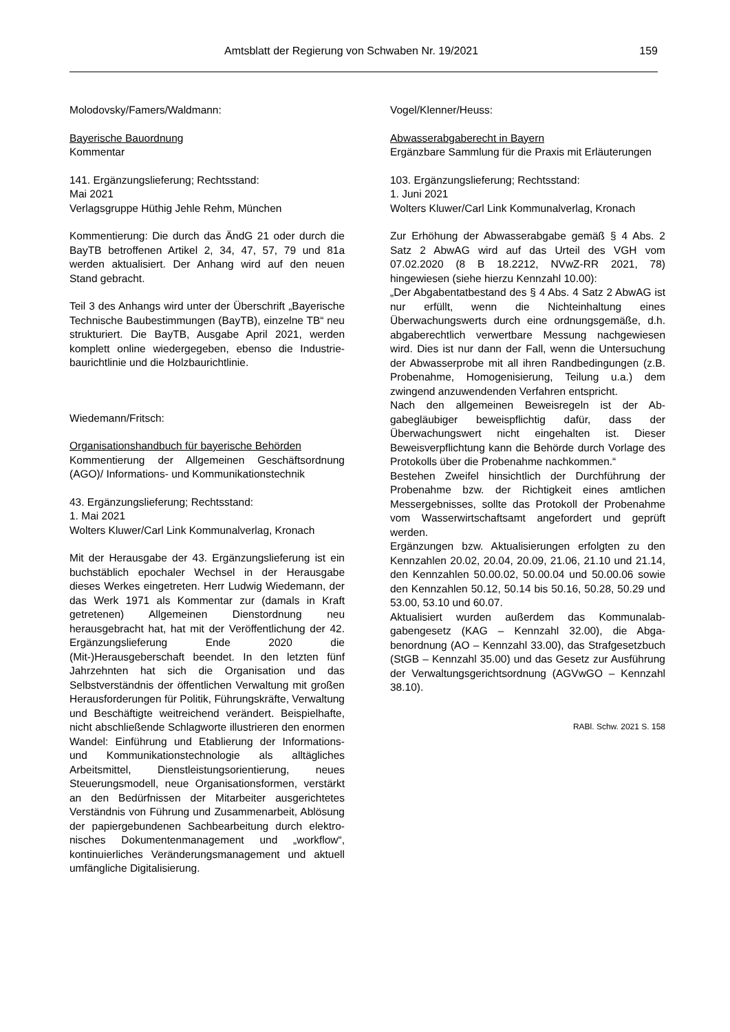Amtsblatt der Regierung von Schwaben Nr. 19/2021 159
Molodovsky/Famers/Waldmann:
Bayerische Bauordnung
Kommentar
141. Ergänzungslieferung; Rechtsstand:
Mai 2021
Verlagsgruppe Hüthig Jehle Rehm, München
Kommentierung: Die durch das ÄndG 21 oder durch die BayTB betroffenen Artikel 2, 34, 47, 57, 79 und 81a werden aktualisiert. Der Anhang wird auf den neuen Stand gebracht.
Teil 3 des Anhangs wird unter der Überschrift „Bayerische Technische Baubestimmungen (BayTB), einzelne TB“ neu strukturiert. Die BayTB, Ausgabe April 2021, werden komplett online wiedergegeben, ebenso die Industrie­baurichtlinie und die Holzbaurichtlinie.
Wiedemann/Fritsch:
Organisationshandbuch für bayerische Behörden
Kommentierung der Allgemeinen Geschäftsord­nung (AGO)/ Informations- und Kommunikations­technik
43. Ergänzungslieferung; Rechtsstand:
1. Mai 2021
Wolters Kluwer/Carl Link Kommunalverlag, Kro­nach
Mit der Herausgabe der 43. Ergänzungslieferung ist ein buchstäblich epochaler Wechsel in der Herausgabe dieses Werkes eingetreten. Herr Ludwig Wiedemann, der das Werk 1971 als Kommentar zur (damals in Kraft getretenen) All­gemeinen Dienstordnung neu herausgebracht hat, hat mit der Veröffentlichung der 42. Ergänzungs­lieferung Ende 2020 die (Mit-)Herausgeberschaft beendet. In den letzten fünf Jahrzehnten hat sich die Organisation und das Selbstverständnis der öffentlichen Verwaltung mit großen Herausforde­rungen für Politik, Führungskräfte, Verwaltung und Beschäftigte weitreichend verändert. Beispielhaf­te, nicht abschließende Schlagworte illustrieren den enormen Wandel: Einführung und Etablierung der Informations- und Kommunikationstechnologie als alltägliches Arbeitsmittel, Dienstleistungs­orientierung, neues Steuerungsmodell, neue Or­ganisationsformen, verstärkt an den Bedürfnissen der Mitarbeiter ausgerichtetes Verständnis von Führung und Zusammenarbeit, Ablösung der pa­piergebundenen Sachbearbeitung durch elektro­nisches Dokumentenmanagement und „workflow“, kontinuierliches Veränderungsmanagement und aktuell umfängliche Digitalisierung.
Vogel/Klenner/Heuss:
Abwasserabgaberecht in Bayern
Ergänzbare Sammlung für die Praxis mit Erläute­rungen
103. Ergänzungslieferung; Rechtsstand:
1. Juni 2021
Wolters Kluwer/Carl Link Kommunalverlag, Kro­nach
Zur Erhöhung der Abwasserabgabe gemäß § 4 Abs. 2 Satz 2 AbwAG wird auf das Urteil des VGH vom 07.02.2020 (8 B 18.2212, NVwZ-RR 2021, 78) hingewiesen (siehe hierzu Kennzahl 10.00):
„Der Abgabentatbestand des § 4 Abs. 4 Satz 2 AbwAG ist nur erfüllt, wenn die Nichteinhaltung eines Überwachungswerts durch eine ordnungs­gemäße, d.h. abgaberechtlich verwertbare Mes­sung nachgewiesen wird. Dies ist nur dann der Fall, wenn die Untersuchung der Abwasserprobe mit all ihren Randbedingungen (z.B. Probenahme, Homogenisierung, Teilung u.a.) dem zwingend anzuwendenden Verfahren entspricht.
Nach den allgemeinen Beweisregeln ist der Ab­gabegläubiger beweispflichtig dafür, dass der Überwachungswert nicht eingehalten ist. Dieser Beweisverpflichtung kann die Behörde durch Vor­lage des Protokolls über die Probenahme nach­kommen.“
Bestehen Zweifel hinsichtlich der Durchführung der Probenahme bzw. der Richtigkeit eines amtli­chen Messergebnisses, sollte das Protokoll der Probenahme vom Wasserwirtschaftsamt angefor­dert und geprüft werden.
Ergänzungen bzw. Aktualisierungen erfolgten zu den Kennzahlen 20.02, 20.04, 20.09, 21.06, 21.10 und 21.14, den Kennzahlen 50.00.02, 50.00.04 und 50.00.06 sowie den Kennzahlen 50.12, 50.14 bis 50.16, 50.28, 50.29 und 53.00, 53.10 und 60.07.
Aktualisiert wurden außerdem das Kommunalab­gabengesetz (KAG – Kennzahl 32.00), die Abga­benordnung (AO – Kennzahl 33.00), das Strafge­setzbuch (StGB – Kennzahl 35.00) und das Ge­setz zur Ausführung der Verwaltungsgerichtsord­nung (AGVwGO – Kennzahl 38.10).
RABl. Schw. 2021 S. 158